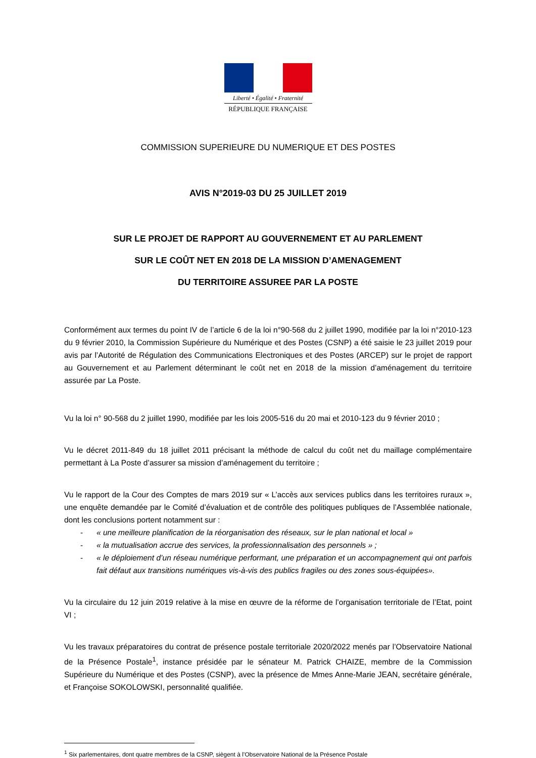Liberté • Égalité • Fraternité
RÉPUBLIQUE FRANÇAISE
COMMISSION SUPERIEURE DU NUMERIQUE ET DES POSTES
AVIS N°2019-03 DU 25 JUILLET 2019
SUR LE PROJET DE RAPPORT AU GOUVERNEMENT ET AU PARLEMENT
SUR LE COÛT NET EN 2018 DE LA MISSION D’AMENAGEMENT
DU TERRITOIRE ASSUREE PAR LA POSTE
Conformément aux termes du point IV de l’article 6 de la loi n°90-568 du 2 juillet 1990, modifiée par la loi n°2010-123 du 9 février 2010, la Commission Supérieure du Numérique et des Postes (CSNP) a été saisie le 23 juillet 2019 pour avis par l’Autorité de Régulation des Communications Electroniques et des Postes (ARCEP) sur le projet de rapport au Gouvernement et au Parlement déterminant le coût net en 2018 de la mission d’aménagement du territoire assurée par La Poste.
Vu la loi n° 90-568 du 2 juillet 1990, modifiée par les lois 2005-516 du 20 mai et 2010-123 du 9 février 2010 ;
Vu le décret 2011-849 du 18 juillet 2011 précisant la méthode de calcul du coût net du maillage complémentaire permettant à La Poste d’assurer sa mission d’aménagement du territoire ;
Vu le rapport de la Cour des Comptes de mars 2019 sur « L’accès aux services publics dans les territoires ruraux », une enquête demandée par le Comité d’évaluation et de contrôle des politiques publiques de l’Assemblée nationale, dont les conclusions portent notamment sur :
- « une meilleure planification de la réorganisation des réseaux, sur le plan national et local »
- « la mutualisation accrue des services, la professionnalisation des personnels » ;
- « le déploiement d’un réseau numérique performant, une préparation et un accompagnement qui ont parfois fait défaut aux transitions numériques vis-à-vis des publics fragiles ou des zones sous-équipées».
Vu la circulaire du 12 juin 2019 relative à la mise en œuvre de la réforme de l’organisation territoriale de l’Etat, point VI ;
Vu les travaux préparatoires du contrat de présence postale territoriale 2020/2022 menés par l’Observatoire National de la Présence Postale<sup>1</sup>, instance présidée par le sénateur M. Patrick CHAIZE, membre de la Commission Supérieure du Numérique et des Postes (CSNP), avec la présence de Mmes Anne-Marie JEAN, secrétaire générale, et Françoise SOKOLOWSKI, personnalité qualifiée.
<sup>1</sup> Six parlementaires, dont quatre membres de la CSNP, siègent à l’Observatoire National de la Présence Postale